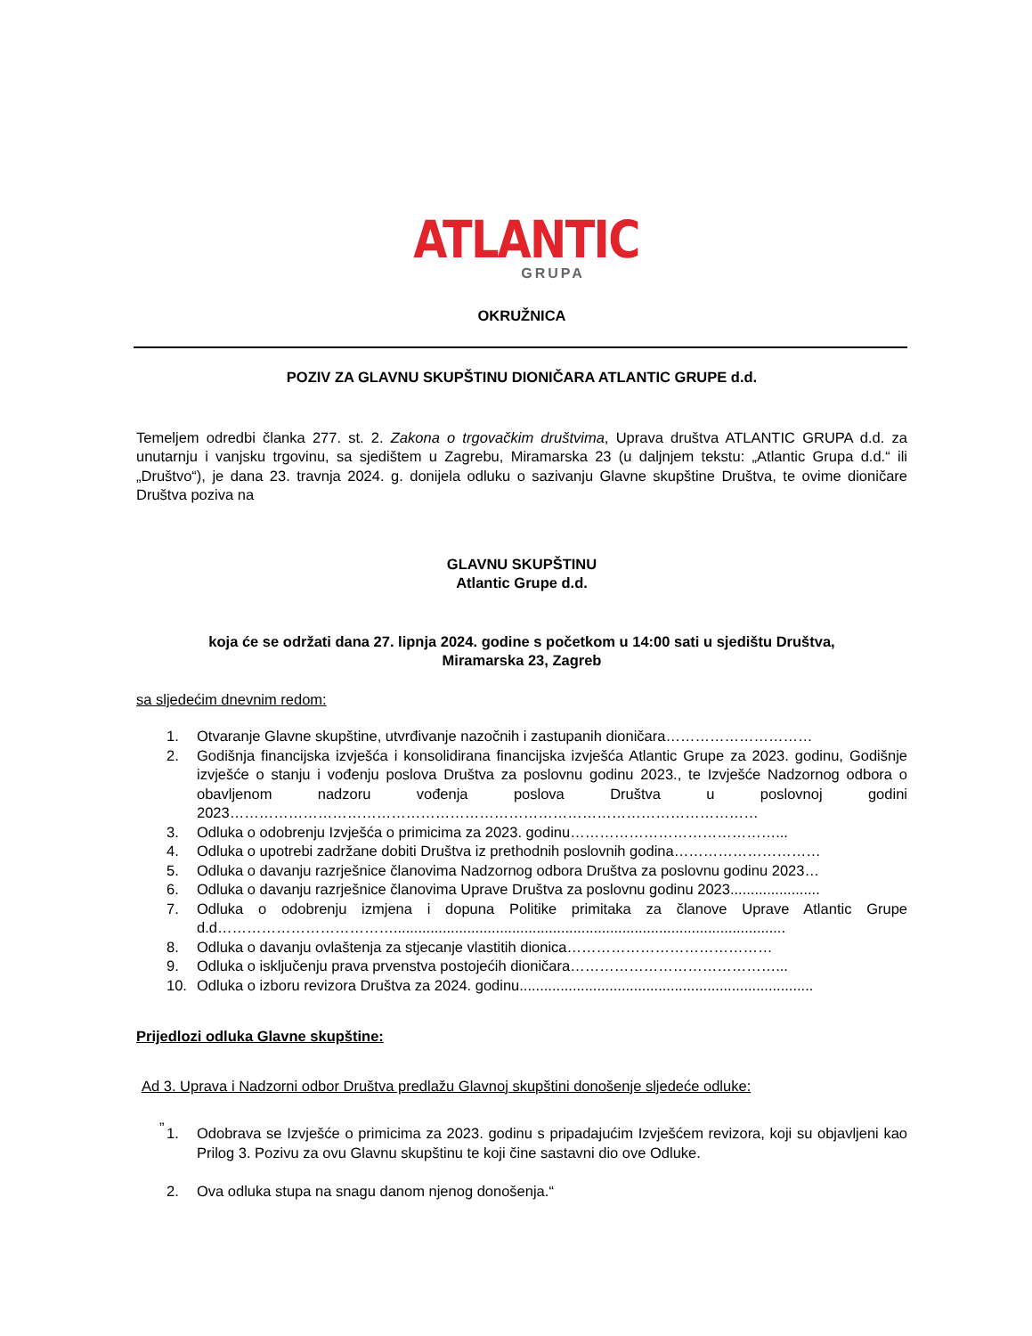ATLANTIC
GRUPA
OKRUŽNICA
POZIV ZA GLAVNU SKUPŠTINU DIONIČARA ATLANTIC GRUPE d.d.
Temeljem odredbi članka 277. st. 2. Zakona o trgovačkim društvima, Uprava društva ATLANTIC GRUPA d.d. za unutarnju i vanjsku trgovinu, sa sjedištem u Zagrebu, Miramarska 23 (u daljnjem tekstu: „Atlantic Grupa d.d.“ ili „Društvo“), je dana 23. travnja 2024. g. donijela odluku o sazivanju Glavne skupštine Društva, te ovime dioničare Društva poziva na
GLAVNU SKUPŠTINU
Atlantic Grupe d.d.
koja će se održati dana 27. lipnja 2024. godine s početkom u 14:00 sati u sjedištu Društva,
Miramarska 23, Zagreb
sa sljedećim dnevnim redom:
1. Otvaranje Glavne skupštine, utvrđivanje nazočnih i zastupanih dioničara…………………………
2. Godišnja financijska izvješća i konsolidirana financijska izvješća Atlantic Grupe za 2023. godinu, Godišnje izvješće o stanju i vođenju poslova Društva za poslovnu godinu 2023., te Izvješće Nadzornog odbora o obavljenom nadzoru vođenja poslova Društva u poslovnoj godini 2023………………………………………………………………………………………………
3. Odluka o odobrenju Izvješća o primicima za 2023. godinu……………………………………...
4. Odluka o upotrebi zadržane dobiti Društva iz prethodnih poslovnih godina…………………………
5. Odluka o davanju razrješnice članovima Nadzornog odbora Društva za poslovnu godinu 2023…
6. Odluka o davanju razrješnice članovima Uprave Društva za poslovnu godinu 2023......................
7. Odluka o odobrenju izmjena i dopuna Politike primitaka za članove Uprave Atlantic Grupe d.d………………………………................................................................................................
8. Odluka o davanju ovlaštenja za stjecanje vlastitih dionica……………………………………
9. Odluka o isključenju prava prvenstva postojećih dioničara……………………………………...
10. Odluka o izboru revizora Društva za 2024. godinu........................................................................
Prijedlozi odluka Glavne skupštine:
Ad 3. Uprava i Nadzorni odbor Društva predlažu Glavnoj skupštini donošenje sljedeće odluke:
„
1. Odobrava se Izvješće o primicima za 2023. godinu s pripadajućim Izvješćem revizora, koji su objavljeni kao Prilog 3. Pozivu za ovu Glavnu skupštinu te koji čine sastavni dio ove Odluke.
2. Ova odluka stupa na snagu danom njenog donošenja.“